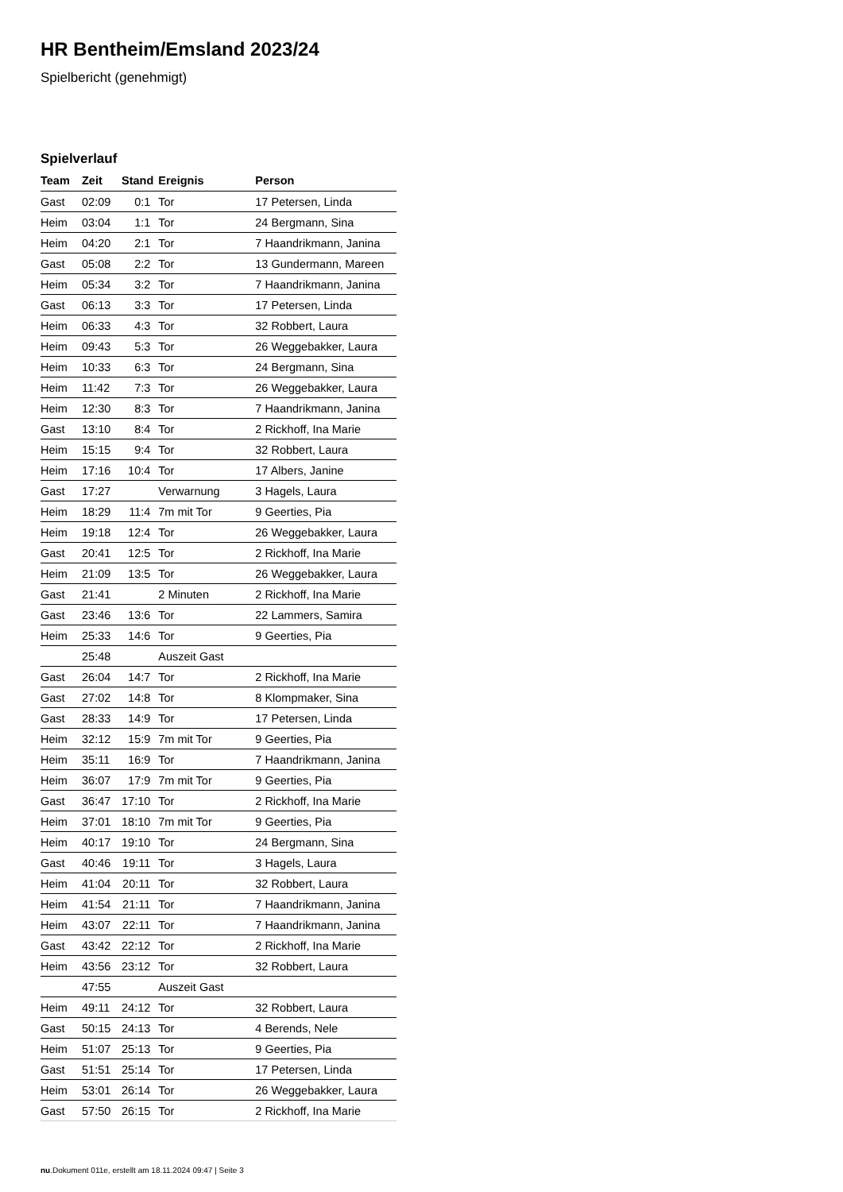HR Bentheim/Emsland 2023/24
Spielbericht (genehmigt)
Spielverlauf
| Team | Zeit | Stand | Ereignis | Person |
| --- | --- | --- | --- | --- |
| Gast | 02:09 | 0:1 | Tor | 17 Petersen, Linda |
| Heim | 03:04 | 1:1 | Tor | 24 Bergmann, Sina |
| Heim | 04:20 | 2:1 | Tor | 7 Haandrikmann, Janina |
| Gast | 05:08 | 2:2 | Tor | 13 Gundermann, Mareen |
| Heim | 05:34 | 3:2 | Tor | 7 Haandrikmann, Janina |
| Gast | 06:13 | 3:3 | Tor | 17 Petersen, Linda |
| Heim | 06:33 | 4:3 | Tor | 32 Robbert, Laura |
| Heim | 09:43 | 5:3 | Tor | 26 Weggebakker, Laura |
| Heim | 10:33 | 6:3 | Tor | 24 Bergmann, Sina |
| Heim | 11:42 | 7:3 | Tor | 26 Weggebakker, Laura |
| Heim | 12:30 | 8:3 | Tor | 7 Haandrikmann, Janina |
| Gast | 13:10 | 8:4 | Tor | 2 Rickhoff, Ina Marie |
| Heim | 15:15 | 9:4 | Tor | 32 Robbert, Laura |
| Heim | 17:16 | 10:4 | Tor | 17 Albers, Janine |
| Gast | 17:27 | | Verwarnung | 3 Hagels, Laura |
| Heim | 18:29 | 11:4 | 7m mit Tor | 9 Geerties, Pia |
| Heim | 19:18 | 12:4 | Tor | 26 Weggebakker, Laura |
| Gast | 20:41 | 12:5 | Tor | 2 Rickhoff, Ina Marie |
| Heim | 21:09 | 13:5 | Tor | 26 Weggebakker, Laura |
| Gast | 21:41 | | 2 Minuten | 2 Rickhoff, Ina Marie |
| Gast | 23:46 | 13:6 | Tor | 22 Lammers, Samira |
| Heim | 25:33 | 14:6 | Tor | 9 Geerties, Pia |
| | 25:48 | | Auszeit Gast | |
| Gast | 26:04 | 14:7 | Tor | 2 Rickhoff, Ina Marie |
| Gast | 27:02 | 14:8 | Tor | 8 Klompmaker, Sina |
| Gast | 28:33 | 14:9 | Tor | 17 Petersen, Linda |
| Heim | 32:12 | 15:9 | 7m mit Tor | 9 Geerties, Pia |
| Heim | 35:11 | 16:9 | Tor | 7 Haandrikmann, Janina |
| Heim | 36:07 | 17:9 | 7m mit Tor | 9 Geerties, Pia |
| Gast | 36:47 | 17:10 | Tor | 2 Rickhoff, Ina Marie |
| Heim | 37:01 | 18:10 | 7m mit Tor | 9 Geerties, Pia |
| Heim | 40:17 | 19:10 | Tor | 24 Bergmann, Sina |
| Gast | 40:46 | 19:11 | Tor | 3 Hagels, Laura |
| Heim | 41:04 | 20:11 | Tor | 32 Robbert, Laura |
| Heim | 41:54 | 21:11 | Tor | 7 Haandrikmann, Janina |
| Heim | 43:07 | 22:11 | Tor | 7 Haandrikmann, Janina |
| Gast | 43:42 | 22:12 | Tor | 2 Rickhoff, Ina Marie |
| Heim | 43:56 | 23:12 | Tor | 32 Robbert, Laura |
| | 47:55 | | Auszeit Gast | |
| Heim | 49:11 | 24:12 | Tor | 32 Robbert, Laura |
| Gast | 50:15 | 24:13 | Tor | 4 Berends, Nele |
| Heim | 51:07 | 25:13 | Tor | 9 Geerties, Pia |
| Gast | 51:51 | 25:14 | Tor | 17 Petersen, Linda |
| Heim | 53:01 | 26:14 | Tor | 26 Weggebakker, Laura |
| Gast | 57:50 | 26:15 | Tor | 2 Rickhoff, Ina Marie |
nu.Dokument 011e, erstellt am 18.11.2024 09:47 | Seite 3